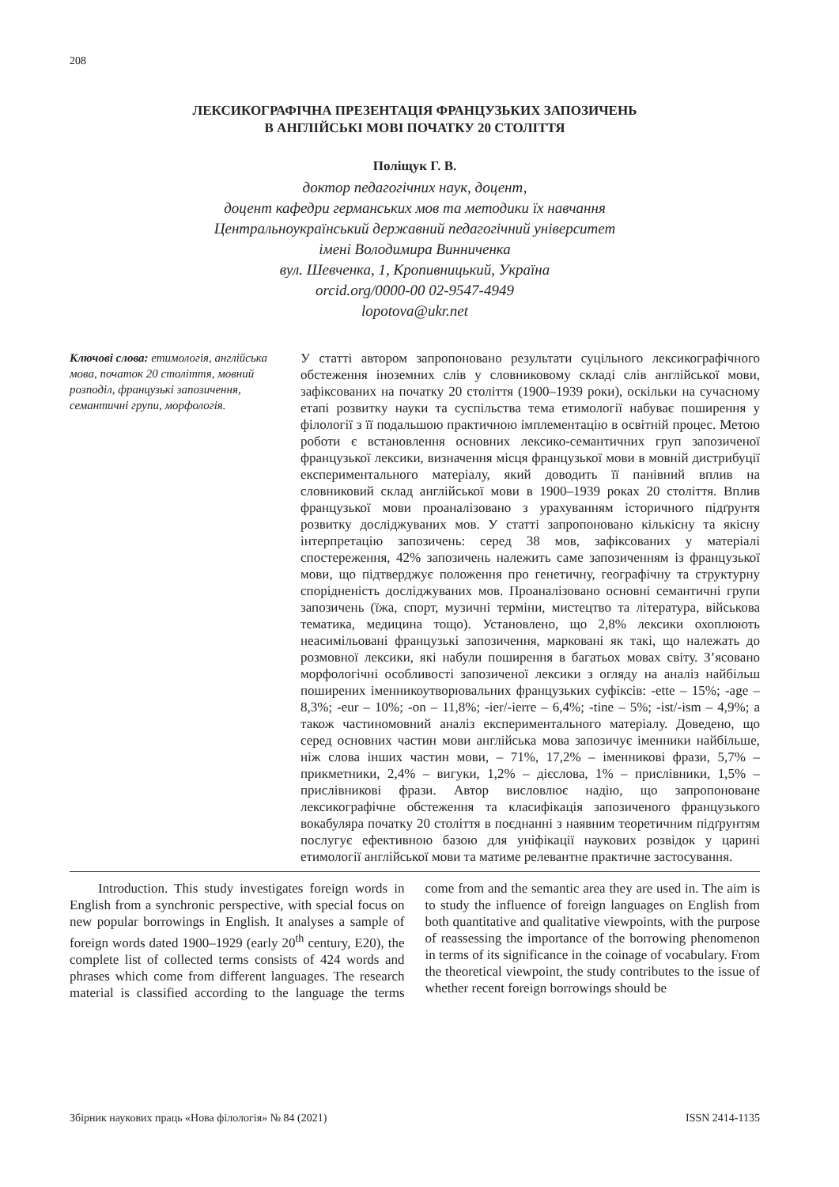208
ЛЕКСИКОГРАФІЧНА ПРЕЗЕНТАЦІЯ ФРАНЦУЗЬКИХ ЗАПОЗИЧЕНЬ
В АНГЛІЙСЬКІ МОВІ ПОЧАТКУ 20 СТОЛІТТЯ
Поліщук Г. В.
доктор педагогічних наук, доцент,
доцент кафедри германських мов та методики їх навчання
Центральноукраїнський державний педагогічний університет
імені Володимира Винниченка
вул. Шевченка, 1, Кропивницький, Україна
orcid.org/0000-00 02-9547-4949
lopotova@ukr.net
Ключові слова: етимологія, англійська мова, початок 20 століття, мовний розподіл, французькі запозичення, семантичні групи, морфологія.
У статті автором запропоновано результати суцільного лексикографічного обстеження іноземних слів у словниковому складі слів англійської мови, зафіксованих на початку 20 століття (1900–1939 роки), оскільки на сучасному етапі розвитку науки та суспільства тема етимології набуває поширення у філології з її подальшою практичною імплементацію в освітній процес. Метою роботи є встановлення основних лексико-семантичних груп запозиченої французької лексики, визначення місця французької мови в мовній дистрибуції експериментального матеріалу, який доводить її панівний вплив на словниковий склад англійської мови в 1900–1939 роках 20 століття. Вплив французької мови проаналізовано з урахуванням історичного підґрунтя розвитку досліджуваних мов. У статті запропоновано кількісну та якісну інтерпретацію запозичень: серед 38 мов, зафіксованих у матеріалі спостереження, 42% запозичень належить саме запозиченням із французької мови, що підтверджує положення про генетичну, географічну та структурну спорідненість досліджуваних мов. Проаналізовано основні семантичні групи запозичень (їжа, спорт, музичні терміни, мистецтво та література, військова тематика, медицина тощо). Установлено, що 2,8% лексики охоплюють неасимільовані французькі запозичення, марковані як такі, що належать до розмовної лексики, які набули поширення в багатьох мовах світу. З’ясовано морфологічні особливості запозиченої лексики з огляду на аналіз найбільш поширених іменникоутворювальних французьких суфіксів: -ette – 15%; -age – 8,3%; -eur – 10%; -on – 11,8%; -ier/-ierre – 6,4%; -tine – 5%; -ist/-ism – 4,9%; а також частиномовний аналіз експериментального матеріалу. Доведено, що серед основних частин мови англійська мова запозичує іменники найбільше, ніж слова інших частин мови, – 71%, 17,2% – іменникові фрази, 5,7% – прикметники, 2,4% – вигуки, 1,2% – дієслова, 1% – прислівники, 1,5% – прислівникові фрази. Автор висловлює надію, що запропоноване лексикографічне обстеження та класифікація запозиченого французького вокабуляра початку 20 століття в поєднанні з наявним теоретичним підґрунтям послугує ефективною базою для уніфікації наукових розвідок у царині етимології англійської мови та матиме релевантне практичне застосування.
Introduction. This study investigates foreign words in English from a synchronic perspective, with special focus on new popular borrowings in English. It analyses a sample of foreign words dated 1900–1929 (early 20<sup>th</sup> century, E20), the complete list of collected terms consists of 424 words and phrases which come from different languages. The research material is classified according to the language the terms come from and the semantic area they are used in. The aim is to study the influence of foreign languages on English from both quantitative and qualitative viewpoints, with the purpose of reassessing the importance of the borrowing phenomenon in terms of its significance in the coinage of vocabulary. From the theoretical viewpoint, the study contributes to the issue of whether recent foreign borrowings should be
Збірник наукових праць «Нова філологія» № 84 (2021) ISSN 2414-1135